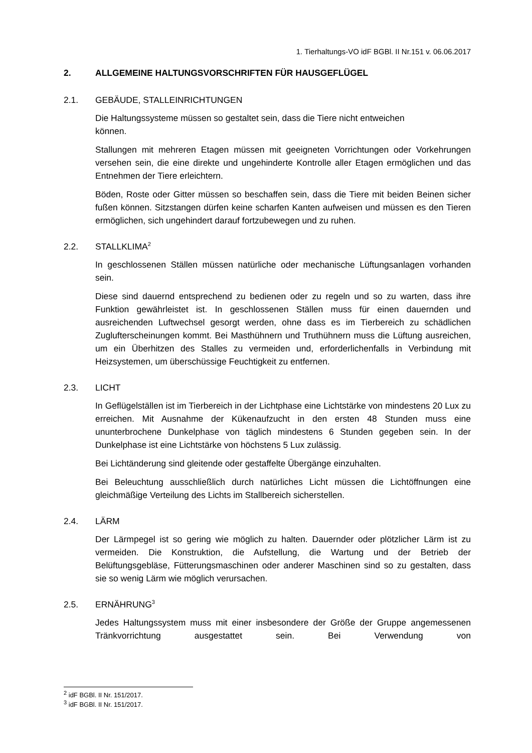1. Tierhaltungs-VO idF BGBl. II Nr.151 v. 06.06.2017
2. ALLGEMEINE HALTUNGSVORSCHRIFTEN FÜR HAUSGEFLÜGEL
2.1. GEBÄUDE, STALLEINRICHTUNGEN
Die Haltungssysteme müssen so gestaltet sein, dass die Tiere nicht entweichen können.
Stallungen mit mehreren Etagen müssen mit geeigneten Vorrichtungen oder Vorkehrungen versehen sein, die eine direkte und ungehinderte Kontrolle aller Etagen ermöglichen und das Entnehmen der Tiere erleichtern.
Böden, Roste oder Gitter müssen so beschaffen sein, dass die Tiere mit beiden Beinen sicher fußen können. Sitzstangen dürfen keine scharfen Kanten aufweisen und müssen es den Tieren ermöglichen, sich ungehindert darauf fortzubewegen und zu ruhen.
2.2. STALLKLIMA<sup>2</sup>
In geschlossenen Ställen müssen natürliche oder mechanische Lüftungsanlagen vorhanden sein.
Diese sind dauernd entsprechend zu bedienen oder zu regeln und so zu warten, dass ihre Funktion gewährleistet ist. In geschlossenen Ställen muss für einen dauernden und ausreichenden Luftwechsel gesorgt werden, ohne dass es im Tierbereich zu schädlichen Zuglufterscheinungen kommt. Bei Masthühnern und Truthühnern muss die Lüftung ausreichen, um ein Überhitzen des Stalles zu vermeiden und, erforderlichenfalls in Verbindung mit Heizsystemen, um überschüssige Feuchtigkeit zu entfernen.
2.3. LICHT
In Geflügelställen ist im Tierbereich in der Lichtphase eine Lichtstärke von mindestens 20 Lux zu erreichen. Mit Ausnahme der Kükenaufzucht in den ersten 48 Stunden muss eine ununterbrochene Dunkelphase von täglich mindestens 6 Stunden gegeben sein. In der Dunkelphase ist eine Lichtstärke von höchstens 5 Lux zulässig.
Bei Lichtänderung sind gleitende oder gestaffelte Übergänge einzuhalten.
Bei Beleuchtung ausschließlich durch natürliches Licht müssen die Lichtöffnungen eine gleichmäßige Verteilung des Lichts im Stallbereich sicherstellen.
2.4. LÄRM
Der Lärmpegel ist so gering wie möglich zu halten. Dauernder oder plötzlicher Lärm ist zu vermeiden. Die Konstruktion, die Aufstellung, die Wartung und der Betrieb der Belüftungsgebläse, Fütterungsmaschinen oder anderer Maschinen sind so zu gestalten, dass sie so wenig Lärm wie möglich verursachen.
2.5. ERNÄHRUNG<sup>3</sup>
Jedes Haltungssystem muss mit einer insbesondere der Größe der Gruppe angemessenen Tränkvorrichtung ausgestattet sein. Bei Verwendung von
<sup>2</sup> idF BGBl. II Nr. 151/2017.
<sup>3</sup> idF BGBl. II Nr. 151/2017.